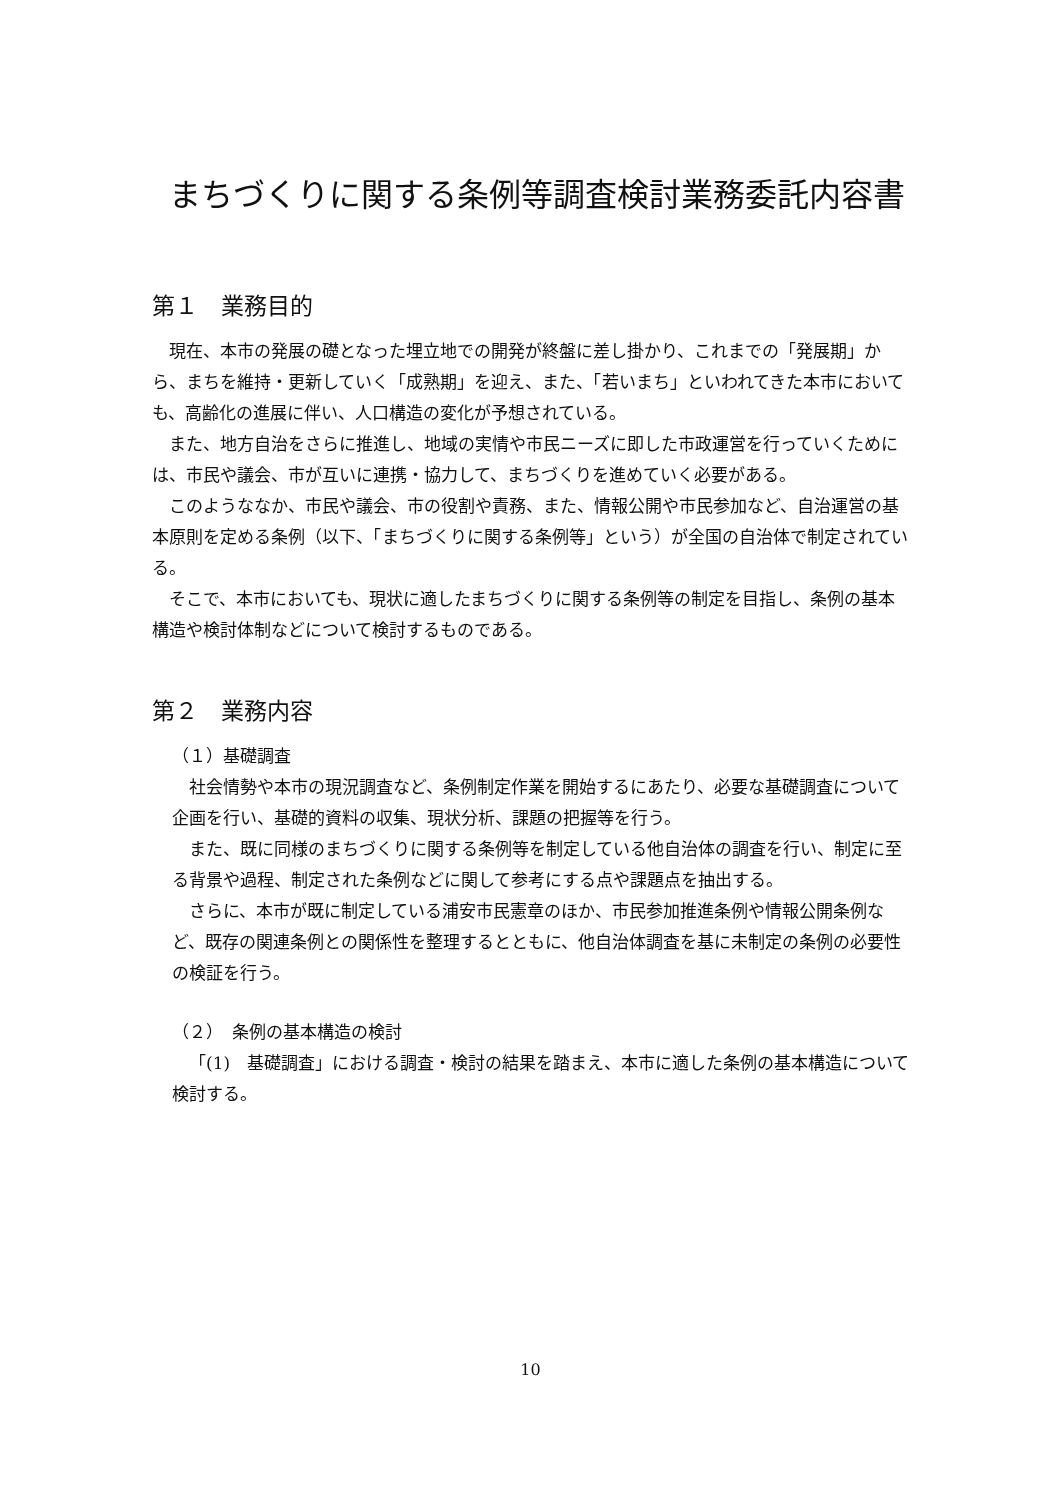まちづくりに関する条例等調査検討業務委託内容書
第１　業務目的
現在、本市の発展の礎となった埋立地での開発が終盤に差し掛かり、これまでの「発展期」から、まちを維持・更新していく「成熟期」を迎え、また、「若いまち」といわれてきた本市においても、高齢化の進展に伴い、人口構造の変化が予想されている。
また、地方自治をさらに推進し、地域の実情や市民ニーズに即した市政運営を行っていくためには、市民や議会、市が互いに連携・協力して、まちづくりを進めていく必要がある。
このようななか、市民や議会、市の役割や責務、また、情報公開や市民参加など、自治運営の基本原則を定める条例（以下、「まちづくりに関する条例等」という）が全国の自治体で制定されている。
そこで、本市においても、現状に適したまちづくりに関する条例等の制定を目指し、条例の基本構造や検討体制などについて検討するものである。
第２　業務内容
（１）基礎調査
社会情勢や本市の現況調査など、条例制定作業を開始するにあたり、必要な基礎調査について企画を行い、基礎的資料の収集、現状分析、課題の把握等を行う。
また、既に同様のまちづくりに関する条例等を制定している他自治体の調査を行い、制定に至る背景や過程、制定された条例などに関して参考にする点や課題点を抽出する。
さらに、本市が既に制定している浦安市民憲章のほか、市民参加推進条例や情報公開条例など、既存の関連条例との関係性を整理するとともに、他自治体調査を基に未制定の条例の必要性の検証を行う。
（２）　条例の基本構造の検討
「(1)　基礎調査」における調査・検討の結果を踏まえ、本市に適した条例の基本構造について検討する。
10